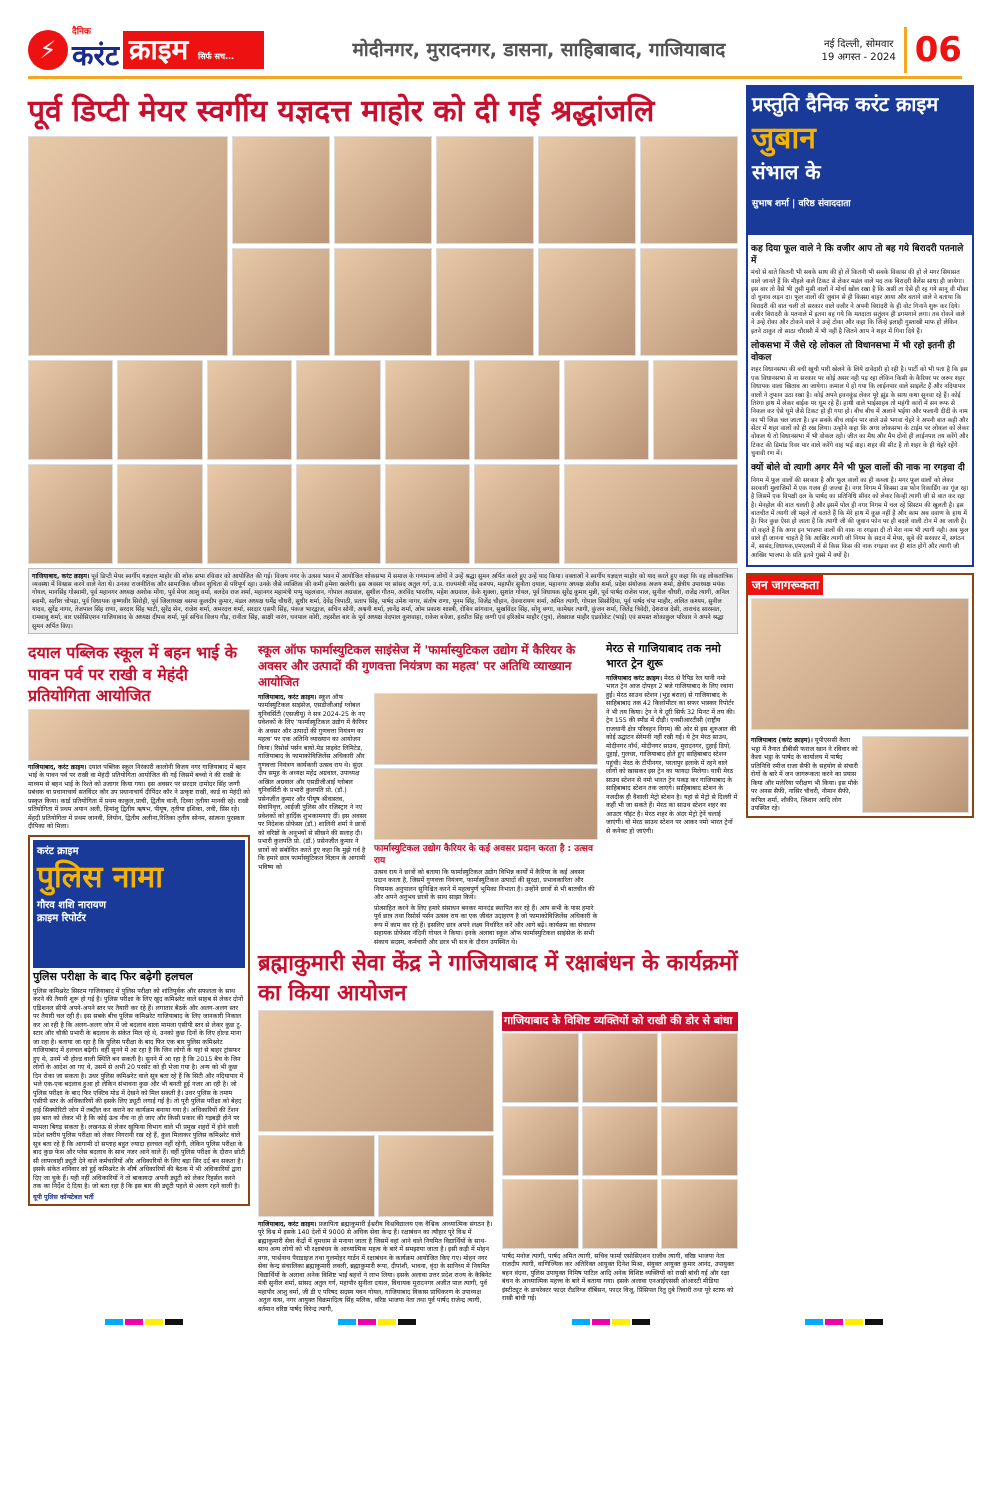⚡
दैनिक
करंट
क्राइम सिर्फ सच...
मोदीनगर, मुरादनगर, डासना, साहिबाबाद, गाजियाबाद
नई दिल्ली, सोमवार
19 अगस्त - 2024
06
पूर्व डिप्टी मेयर स्वर्गीय यज्ञदत्त माहोर को दी गई श्रद्धांजलि
गाजियाबाद, करंट क्राइम। पूर्व डिप्टी मेयर स्वर्गीय यज्ञदत्त माहोर की शोक सभा रविवार को आयोजित की गई। विजय नगर के उत्सव भवन में आयोजित शोकसभा में समाज के गणमान्य लोगों ने उन्हें श्रद्धा सुमन अर्पित करते हुए उन्हें याद किया। वक्ताओं ने स्वर्गीय यज्ञदत्त माहोर को याद करते हुए कहा कि वह लोकतांत्रिक व्यवस्था में विश्वास करने वाले नेता थे। उनका राजनीतिक और सामाजिक जीवन शुचिता से परिपूर्ण रहा। उनके जैसे व्यक्तित्व की कमी हमेशा खलेगी। इस अवसर पर सांसद अतुल गर्ग, उ.प्र. राज्यमंत्री नरेंद्र कश्यप, महापौर सुनीता दयाल, महानगर अध्यक्ष संजीव शर्मा, प्रदेश संयोजक अजय शर्मा, क्षेत्रीय उपाध्यक्ष मयंक गोयल, मानसिंह गोस्वामी, पूर्व महानगर अध्यक्ष अशोक मोंगा, पूर्व मेयर आशु वर्मा, बलदेव राज शर्मा, महानगर महामंत्री पप्पू पहलवान, गोपाल अग्रवाल, सुशील गौतम, अरविंद भारतीय, महेश अग्रवाल, केके शुक्ला, सुशांत गोयल, पूर्व विधायक सुरेंद्र कुमार मुन्नी, पूर्व पार्षद राजेश पाल, सुनील चौधरी, राजेंद्र त्यागी, अनिल स्वामी, सतीश चोपड़ा, पूर्व विधायक कृष्णवीर सिरोही, पूर्व जिलाध्यक्ष बसपा कुलदीप कुमार, मंडल अध्यक्ष धर्मेंद्र चौधरी, सुधीर शर्मा, देवेंद्र त्रिपाठी, प्रताप सिंह, पार्षद उमेश नागर, संतोष राणा, पूनम सिंह, विजेंद्र चौहान, देवनारायण शर्मा, अमित त्यागी, गोपाल सिसोदिया, पूर्व पार्षद चंपा माहौर, ललित कश्यप, सुनील यादव, सुरेंद्र नागर, तेजपाल सिंह राणा, सरदार सिंह भाटी, सुरेंद्र सेन, राजेश शर्मा, अमरदत्त शर्मा, सरदार एसपी सिंह, पंकज भारद्वाज, सचिन सोनी, अश्वनी शर्मा, ज्ञानेंद्र शर्मा, ओम प्रकाश शास्त्री, रोबिन सांगवान, सुखविंदर सिंह, सोनू बग्गा, कामेश्वर त्यागी, कुंजन शर्मा, जितेंद्र त्रिवेदी, देशराज देसी, ताराचंद सारस्वत, रामबाबू शर्मा, बार एसोसिएशन गाजियाबाद के अध्यक्ष दीपक शर्मा, पूर्व सचिव विजय गौड़, रानीता सिंह, साक्षी नारंग, घनपाल कोरी, तहसील बार के पूर्व अध्यक्ष वेदपाल कुशवाहा, राकेश बवेजा, हरप्रीत सिंह जग्गी एवं हरिओम माहौर (पुत्र), लेखराज माहौर एडवोकेट (भाई) एवं समस्त शोकाकुल परिवार ने अपने श्रद्धा सुमन अर्पित किए।
दयाल पब्लिक स्कूल में बहन भाई के पावन पर्व पर राखी व मेहंदी प्रतियोगिता आयोजित
गाजियाबाद, करंट क्राइम। दयाल पब्लिक स्कूल निरंकारी कालोनी विजय नगर गाजियाबाद में बहन भाई के पावन पर्व पर राखी वा मेहंदी प्रतियोगिता आयोजित की गई जिसमें बच्चो ने की राखी के माध्यम से बहन भाई के रिश्ते को उजागर किया गया। इस अवसर पर सरदार दामोदर सिंह जग्गी प्रबंधक वा प्रधानाचार्य सतविंदर कौर उप प्रधानाचार्य दीपिंदर कौर ने उत्कृष्ट राखी, कार्ड वा मेहंदी को प्रस्कृत किया। कार्ड प्रतियोगिता में प्रथम काकुल,प्राची, द्वितीय वानी, दिव्या तृतीया मानवी रहे। राखी प्रतियोगिता में प्रथम अयान अली, हिमांशु द्वितीय ऋषभ, पीयूष, तृतीया इशिका, लवी, प्रिंस रहे। मेंहदी प्रतियोगिता में प्रथम जानवी, लियोन, द्वितीय अलीना,रितिका तृतीय सोनम, सांत्वना पुरस्कार दीपिका को मिला।
करंट क्राइम
पुलिस नामा
गौरव शशि नारायण
क्राइम रिपोर्टर
पुलिस परीक्षा के बाद फिर बढ़ेगी हलचल
पुलिस कमिश्नरेट सिस्टम गाजियाबाद में पुलिस परीक्षा को शांतिपूर्वक और सफलता के साथ करने की तैयारी शुरू हो गई है। पुलिस परीक्षा के लिए खुद कमिश्नरेट वाले साहब से लेकर दोनों एडिशनल सीपी अपने-अपने स्तर पर तैयारी कर रहे हैं। लगातार बैठकें और अलग-अलग स्तर पर तैयारी चल रही है। इस सबके बीच पुलिस कमिश्नरेट गाजियाबाद के लिए जानकारी निकाल कर आ रही है कि अलग-अलग जोन में जो बदलाव वाला मामला एसीपी स्तर से लेकर कुछ टू-स्टार और चौकी प्रभारी के बदलाव के संकेत मिल रहे थे, उनको कुछ दिनों के लिए होल्ड माना जा रहा है। बताया जा रहा है कि पुलिस परीक्षा के बाद फिर एक बार पुलिस कमिश्नरेट गाजियाबाद में हलचल बढ़ेगी। वहीं सुनने में आ रहा है कि जिन लोगों के यहां से बाहर ट्रांसफर हुए थे, उनमें भी होल्ड वाली स्थिति बन सकती है। सुनने में आ रहा है कि 2015 बैच के जिन लोगों के आदेश आ गए थे, उसमें से अभी 20 परसेंट को ही भेजा गया है। अन्य को भी कुछ दिन रोका जा सकता है। उधर पुलिस कमिश्नरेट वाले सूत्र बता रहे हैं कि सिटी और नदियापार में भले एक-एक बदलाव हुआ हो लेकिन संभावना कुछ और भी बनती हुई नजर आ रही है। जो पुलिस परीक्षा के बाद फिर एक्टिव मोड में देखने को मिल सकती है। उधर पुलिस के तमाम एसीपी स्तर के अधिकारियों की इसके लिए ड्यूटी लगाई गई है। तो पूरी पुलिस परीक्षा को बेहद हाई सिक्योरिटी जोन में तब्दील कर कराने का कार्यक्रम बनाया गया है। अधिकारियों की टेंशन इस बात को लेकर भी है कि कोई ऊंच नीच ना हो जाए और किसी प्रकार की गड़बड़ी होने पर मामला बिगड़ सकता है। लखनऊ से लेकर खुफिया विभाग वाले भी प्रमुख शहरों में होने वाली प्रदेश स्तरीय पुलिस परीक्षा को लेकर निगरानी रख रहे हैं, कुल मिलाकर पुलिस कमिश्नरेट वाले सूत्र बता रहे हैं कि आगामी दो सप्ताह बहुत ज्यादा हलचल नहीं रहेगी, लेकिन पुलिस परीक्षा के बाद कुछ फेस और प्लेस बदलाव के साथ नजर आने वाले हैं। वहीं पुलिस परीक्षा के दौरान छोटी सी लापरवाही ड्यूटी देने वाले कर्मचारियों और अधिकारियों के लिए बड़ा सिर दर्द बन सकता है। इसके संकेत शनिवार को हुई कमिश्नरेट के शीर्ष अधिकारियों की बैठक में भी अधिकारियों द्वारा दिए जा चुके हैं। यही नहीं अधिकारियों ने तो बाकायदा अपनी ड्यूटी को लेकर रिहर्सल करने तक का निर्देश दे दिया है। जो बता रहा है कि इस बार की ड्यूटी पहले से अलग रहने वाली है।
यूपी पुलिस कॉन्स्टेबल भर्ती
स्कूल ऑफ फार्मास्युटिकल साइंसेज में 'फार्मास्युटिकल उद्योग में कैरियर के अवसर और उत्पादों की गुणवत्ता नियंत्रण का महत्व' पर अतिथि व्याख्यान आयोजित
गाजियाबाद, करंट क्राइम। स्कूल ऑफ फार्मास्युटिकल साइंसेज, एसडीजीआई ग्लोबल यूनिवर्सिटी (एसजीयू) ने सत्र 2024-25 के नए प्रवेशकों के लिए 'फार्मास्युटिकल उद्योग में कैरियर के अवसर और उत्पादों की गुणवत्ता नियंत्रण का महत्व' पर एक अतिथि व्याख्यान का आयोजन किया। रिसोर्स पर्सन बायो.मेड प्राइवेट लिमिटेड, गाजियाबाद के फामाकोविजिलेंस अधिकारी और गुणवत्ता नियंत्रण कार्यकारी उत्सव राय थे। सुंदर दीप समूह के अध्यक्ष महेंद्र अग्रवाल, उपाध्यक्ष अखिल अग्रवाल और एसडीजीआई ग्लोबल यूनिवर्सिटी के प्रभारी कुलपति प्रो. (डॉ.) प्रसेनजीत कुमार और पीयूष श्रीवास्तव, सेवानिवृत्त, आईजी पुलिस और रजिस्ट्रार ने नए प्रवेशकों को हार्दिक शुभकामनाएं दीं। इस अवसर पर निदेशक प्रोफेसर (डॉ.) शालिनी शर्मा ने छात्रों को वरिष्ठों के अनुभवों से सीखने की सलाह दी। प्रभारी कुलपति प्रो. (डॉ.) प्रसेनजीत कुमार ने छात्रों को संबोधित करते हुए कहा कि मुझे गर्व है कि हमारे छात्र फार्मास्युटिकल विज्ञान के आगामी भविष्य को
फार्मास्युटिकल उद्योग कैरियर के कई अवसर प्रदान करता है : उत्सव राय
उत्सव राय ने छात्रों को बताया कि फार्मास्युटिकल उद्योग विभिन्न कार्यों में कैरियर के कई अवसर प्रदान करता है, जिसमें गुणवत्ता नियंत्रण, फार्मास्युटिकल उत्पादों की सुरक्षा, प्रभावकारिता और नियामक अनुपालन सुनिश्चित करने में महत्वपूर्ण भूमिका निभाता है। उन्होंने छात्रों से भी बातचीत की और अपने अनुभव छात्रों के साथ साझा किये।
प्रोत्साहित करने के लिए हमारे संसाधन बनकर मानदंड स्थापित कर रहे हैं। आप सभी के पास हमारे पूर्व छात्र तथा रिसोर्स पर्सन उत्सव राय का एक जीवंत उदाहरण है जो फामाकोविजिलेंस अधिकारी के रूप में काम कर रहे हैं। इसलिए छात्र अपने लक्ष्य निर्धारित करें और आगे बढ़ें। कार्यक्रम का संचालन सहायक प्रोफेसर नंदिनी गोयल ने किया। इनके अलावा स्कूल ऑफ फार्मास्युटिकल साइंसेज के सभी संकाय सदस्य, कर्मचारी और छात्र भी सत्र के दौरान उपस्थित थे।
मेरठ से गाजियाबाद तक नमो भारत ट्रेन शुरू
गाजियाबाद करंट क्राइम। मेरठ से रैपिड रेल यानी नमो भारत ट्रेन आज दोपहर 2 बजे गाजियाबाद के लिए रवाना हुई। मेरठ साउथ स्टेशन (भूड़ बराल) से गाजियाबाद के साहिबाबाद तक 42 किलोमीटर का सफर भास्कर रिपोर्टर ने भी तय किया। ट्रेन ने ये दूरी सिर्फ 32 मिनट में तय की। ट्रेन 155 की स्पीड में दौड़ी। एनसीआरटीसी (राष्ट्रीय राजधानी क्षेत्र परिवहन निगम) की ओर से इस शुरुआत की कोई उद्घाटन सेरेमनी नहीं रखी गई। ये ट्रेन मेरठ साउथ, मोदीनगर नॉर्थ, मोदीनगर साउथ, मुरादनगर, दुहाई डिपो, दुहाई, गुलधर, गाजियाबाद होते हुए साहिबाबाद स्टेशन पहुंची। मेरठ के टीपीनगर, परतापुर इलाके में रहने वाले लोगों को खासकर इस ट्रेन का फायदा मिलेगा। यात्री मेरठ साउथ स्टेशन से नमो भारत ट्रेन पकड़ कर गाजियाबाद के साहिबाबाद स्टेशन तक जाएंगे। साहिबाबाद स्टेशन के नजदीक ही वैशाली मेट्रो स्टेशन है। यहां से मेट्रो से दिल्ली में कहीं भी जा सकते हैं। मेरठ का साउथ स्टेशन शहर का आउटर पॉइंट है। मेरठ शहर के अंदर मेट्रो ट्रेनें चलाई जाएंगी। वो मेरठ साउथ स्टेशन पर आकर नमो भारत ट्रेनों से कनेक्ट हो जाएंगी।
ब्रह्माकुमारी सेवा केंद्र ने गाजियाबाद में रक्षाबंधन के कार्यक्रमों का किया आयोजन
गाजियाबाद, करंट क्राइम। प्रजापिता ब्रह्माकुमारी ईश्वरीय विश्वविद्यालय एक वैश्विक आध्यात्मिक संगठन है। पूरे विश्व में इसके 140 देशों में 9000 से अधिक सेवा केन्द्र हैं। रक्षाबंधन का त्यौहार पूरे विश्व में ब्रह्माकुमारी सेवा केंद्रों में धूमधाम से मनाया जाता है जिसमें वहां आने वाले नियमित विद्यार्थियों के साथ-साथ अन्य लोगों को भी रक्षाबंधन के आध्यात्मिक महत्व के बारे में समझाया जाता है। इसी कड़ी में मोहन नगर, पार्श्वनाथ पैराडाइज तथा गुलमोहर गार्डन में रक्षाबंधन के कार्यक्रम आयोजित किए गए। मोहन नगर सेवा केन्द्र संचालिका ब्रह्माकुमारी लवली, ब्रह्माकुमारी रूपा, दीपांशी, भावना, वृंदा के सानिध्य में नियमित विद्यार्थियों के अलावा अनेक विशिष्ट भाई बहनों ने लाभ लिया। इसके अलावा उत्तर प्रदेश राज्य के कैबिनेट मंत्री सुनील शर्मा, सांसद अतुल गर्ग, महापौर सुनीता दयाल, विधायक मुरादनगर अजीत पाल त्यागी, पूर्व महापौर आशु वर्मा, जी डी ए परिषद सदस्य पवन गोयल, गाजियाबाद विकास प्राधिकरण के उपाध्यक्ष अतुल वत्स, नगर आयुक्त विक्रमादित्य सिंह मलिक, वरिष्ठ भाजपा नेता तथा पूर्व पार्षद राजेन्द्र त्यागी, वर्तमान वरिष्ठ पार्षद विरेन्द्र त्यागी,
गाजियाबाद के विशिष्ट व्यक्तियों को राखी की डोर से बांधा
पार्षद मनोज त्यागी, पार्षद अमित त्यागी, सचिव फार्मा एसोसिएशन राजीव त्यागी, वरिष्ठ भाजपा नेता राजदीप त्यागी, वाणिज्यिक कर अतिरिक्त आयुक्त दिनेश मिश्रा, संयुक्त आयुक्त कुमार आनंद, उपायुक्त बहन वंदना, पुलिस उपायुक्त निमिष पाटिल आदि अनेक विशिष्ट व्यक्तियों को राखी बांधी गई और रक्षा बंधन के आध्यात्मिक महत्त्व के बारे में बताया गया। इसके अलावा एनआईएससी ओआरटी मीडिया इंस्टीट्यूट के डायरेक्टर फादर रौडरिग्ज रॉबिंसन, फादर विजू, प्रिंसिपल रितु दुबे तिवारी तथा पूरे स्टाफ को राखी बांधी गई।
प्रस्तुति दैनिक करंट क्राइम
जुबान
संभाल के
सुभाष शर्मा | वरिष्ठ संवाददाता
कह दिया फूल वाले ने कि वजीर आप तो बह गये बिरादरी पतनाले में
मंचो से बाते कितनी भी सबके साथ की हो लें कितनी भी सबके विकास की हो ले मगर सियासत वाले जानते हैं कि मौहले वाले टिकट से लेकर मडंल वाले पद तक बिरादरी बैलेंस साधा ही जायेगा। इस बार तो वैसे भी तुसी मुसी वालों ने मोर्चा खोल रखा है कि असी ता ऐसे ही रह गये सानू वी मौका दो चुनाव लड़न दा। फूल वालों की जुबान से ही किस्सा बाहर आया और बताने वाले ने बताया कि बिरादरी की बात चली तो सरकार वाले वजीर ने अपनी बिरादरी के ही वोट गिनाने शुरू कर दिये। वजीर बिरादरी के पतनाले में इतना बह गये कि मतदाता सतुंलन ही डगमगाने लगा। तब रोकने वाले ने उन्हे रोका और टोकने वाले ने उन्हे टोका और कहा कि जिन्हे इलाही गुस्ताखी माफ हो लेकिन इतने ठाकुर तो साठा चौरासी में भी नहीं है जितने आप ने शहर में गिना दिये हैं।
लोकसभा में जैसे रहे लोकल तो विधानसभा में भी रहो इतनी ही वोकल
शहर विधानसभा की बची खुची पारी खेलने के लिये दावेदारी हो रही है। पार्टी को भी पता है कि इस एक विधानसभा से ना सरकार पर कोई असर नही पड़ रहा लेकिन किसी के कैरियर पर जरूर शहर विधायक वाला खिताब आ जायेगा। कमाल ये हो गया कि लाईनपार वाले साइलेंट हैं और नदियापार वालों ने तूफान उठा रखा है। कोई अपने हवनकुंड लेकर पूरे झुंड के साथ कथा सुनवा रहे हैं। कोई तिरंगा हाथ में लेकर बाईक पर घूम रहे हैं। हाथी वाले भाईसाहब तो महंगी कारों में सन रूफ से निकल कर ऐसे घूमे जैसे टिकट हो ही गया हो। बीच बीच में अलाने भईया और फलानी दीदी के नाम का भी जिक्र चल जाता है। इन सबके बीच लाईन पार वाले उसे भगवा चेहरे ने अपनी बात कही और सेंटर में शहर वालों को ही रख लिया। उन्होने कहा कि अगर लोकसभा के टाईम पर लोकल को लेकर वोकल थे तो विधानसभा में भी वोकल रहो। जीत का मैथ और मैप दोनो ही लाईनपार तय करेंगे और टिकट की डिमांड रिवर पार वाले करेंगे वाह भई वाह। शहर की सीट है तो शहर के ही चेहरे रहेंगे चुनावी रण में।
क्यों बोले वो त्यागी अगर मैने भी फूल वालों की नाक ना रगड़वा दी
निगम में फूल वालों की सरकार है और फूल वालों का ही कब्जा है। मगर फूल वालों को लेकर सरकारी मुलाजिमों में एक गजब ही जज्बा है। नगर निगम में किस्सा उस फोन रिकार्डिंग का गूंज रहा है जिसमें एक विपक्षी दल के पार्षद का प्रतिनिधि सीवर को लेकर किन्ही त्यागी जी से बात कर रहा है। मेनहोल की बात चलती है और इसमें पोल ही नगर निगम में चल रहे सिस्टम की खुलती है। इस बातचीत में त्यागी जी पहले तो बताते हैं कि मेरे हाथ में कुछ नहीं है और काम अब ववाण के हाथ में है। फिर कुछ ऐसा हो जाता है कि त्यागी जी की जुबान फोन पर ही बदले वाली टोन में आ जाती है। वो कहते हैं कि अगर इन भाजपा वालों की नाक ना रगड़वा दी तो मेरा नाम भी त्यागी नही। अब फूल वाले ही जानना चाहते है कि आखिर त्यागी जी निगम के सदन में मेयर, सूबे की सरकार में, सगंठन में, सासंद,विधायक,एमएलसी में से किस किस की नाक रगड़वा कर ही शांत होगें और त्यागी जी आखिर भाजपा के प्रति इतने गुस्से में क्यों है।
जन जागरूकता
गाजियाबाद (करंट क्राइम)। यूपीएससी कैला भट्ठा में तैनात डीबीसी फराज खान ने रविवार को कैला भट्ठा के पार्षद के कार्यालय में पार्षद प्रतिनिधि रमीज राजा सैफी के सहयोग से संचारी रोगों के बारे में जन जागरूकता करने का प्रयास किया और मलेरिया परीक्षण भी किया। इस मौके पर अनस सैफी, नासिर चौधरी, नौमान सैफी, कपिल शर्मा, शौकीन, जिशान आदि लोग उपस्थित रहे।